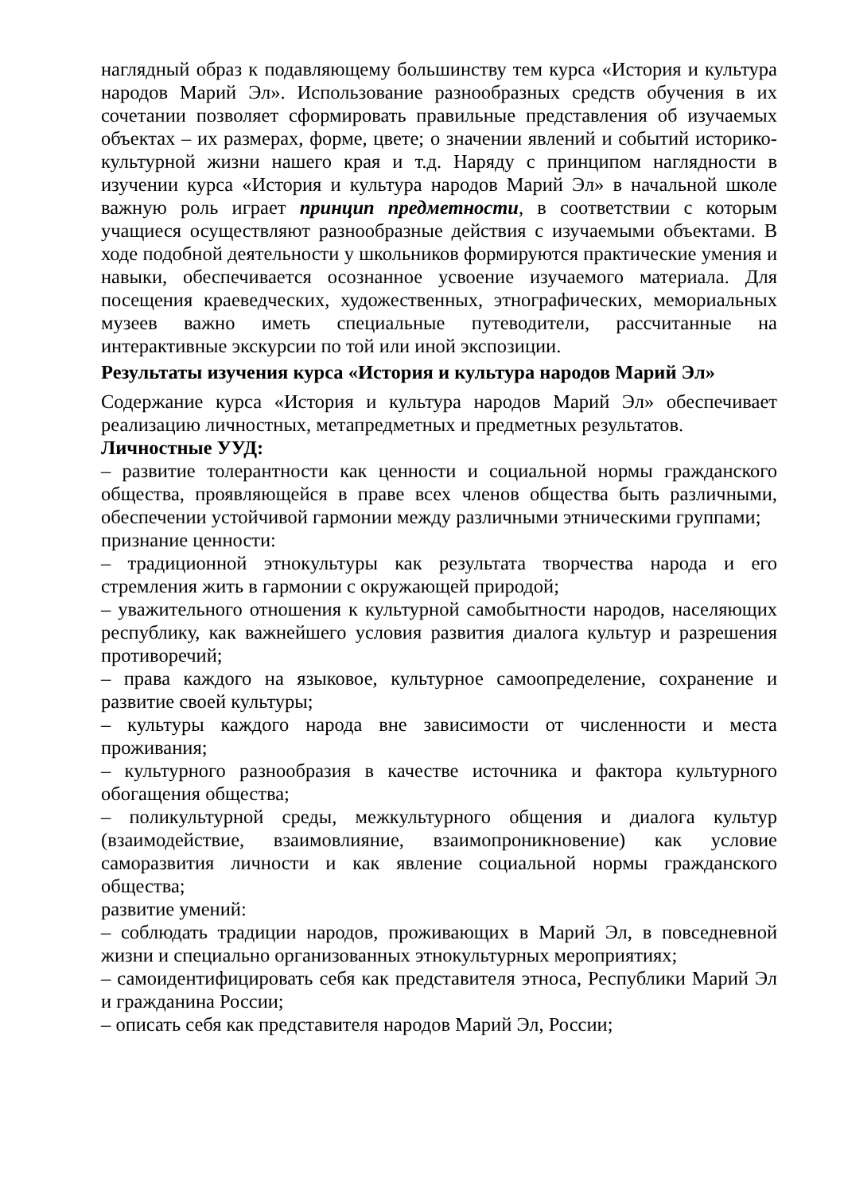наглядный образ к подавляющему большинству тем курса «История и культура народов Марий Эл». Использование разнообразных средств обучения в их сочетании позволяет сформировать правильные представления об изучаемых объектах – их размерах, форме, цвете; о значении явлений и событий историко-культурной жизни нашего края и т.д. Наряду с принципом наглядности в изучении курса «История и культура народов Марий Эл» в начальной школе важную роль играет принцип предметности, в соответствии с которым учащиеся осуществляют разнообразные действия с изучаемыми объектами. В ходе подобной деятельности у школьников формируются практические умения и навыки, обеспечивается осознанное усвоение изучаемого материала. Для посещения краеведческих, художественных, этнографических, мемориальных музеев важно иметь специальные путеводители, рассчитанные на интерактивные экскурсии по той или иной экспозиции.
Результаты изучения курса «История и культура народов Марий Эл»
Содержание курса «История и культура народов Марий Эл» обеспечивает реализацию личностных, метапредметных и предметных результатов.
Личностные УУД:
– развитие толерантности как ценности и социальной нормы гражданского общества, проявляющейся в праве всех членов общества быть различными, обеспечении устойчивой гармонии между различными этническими группами;
признание ценности:
– традиционной этнокультуры как результата творчества народа и его стремления жить в гармонии с окружающей природой;
– уважительного отношения к культурной самобытности народов, населяющих республику, как важнейшего условия развития диалога культур и разрешения противоречий;
– права каждого на языковое, культурное самоопределение, сохранение и развитие своей культуры;
– культуры каждого народа вне зависимости от численности и места проживания;
– культурного разнообразия в качестве источника и фактора культурного обогащения общества;
– поликультурной среды, межкультурного общения и диалога культур (взаимодействие, взаимовлияние, взаимопроникновение) как условие саморазвития личности и как явление социальной нормы гражданского общества;
развитие умений:
– соблюдать традиции народов, проживающих в Марий Эл, в повседневной жизни и специально организованных этнокультурных мероприятиях;
– самоидентифицировать себя как представителя этноса, Республики Марий Эл и гражданина России;
– описать себя как представителя народов Марий Эл, России;